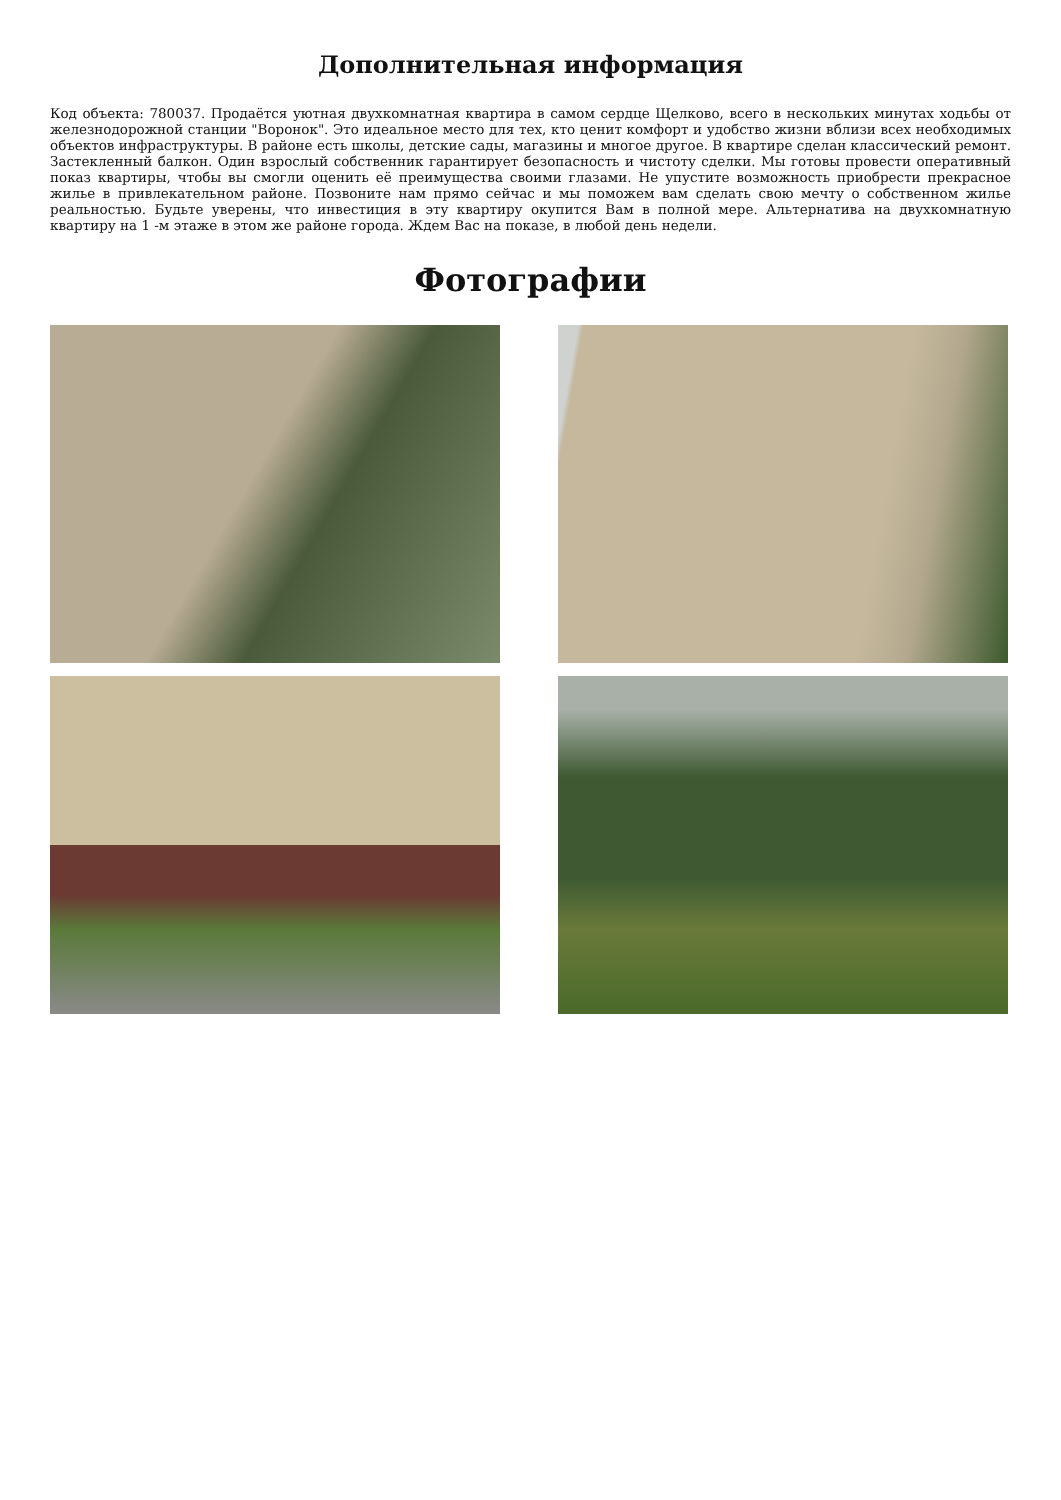Дополнительная информация
Код объекта: 780037. Продаётся уютная двухкомнатная квартира в самом сердце Щелково, всего в нескольких минутах ходьбы от железнодорожной станции "Воронок". Это идеальное место для тех, кто ценит комфорт и удобство жизни вблизи всех необходимых объектов инфраструктуры. В районе есть школы, детские сады, магазины и многое другое. В квартире сделан классический ремонт. Застекленный балкон. Один взрослый собственник гарантирует безопасность и чистоту сделки. Мы готовы провести оперативный показ квартиры, чтобы вы смогли оценить её преимущества своими глазами. Не упустите возможность приобрести прекрасное жилье в привлекательном районе. Позвоните нам прямо сейчас и мы поможем вам сделать свою мечту о собственном жилье реальностью. Будьте уверены, что инвестиция в эту квартиру окупится Вам в полной мере. Альтернатива на двухкомнатную квартиру на 1 -м этаже в этом же районе города. Ждем Вас на показе, в любой день недели.
Фотографии